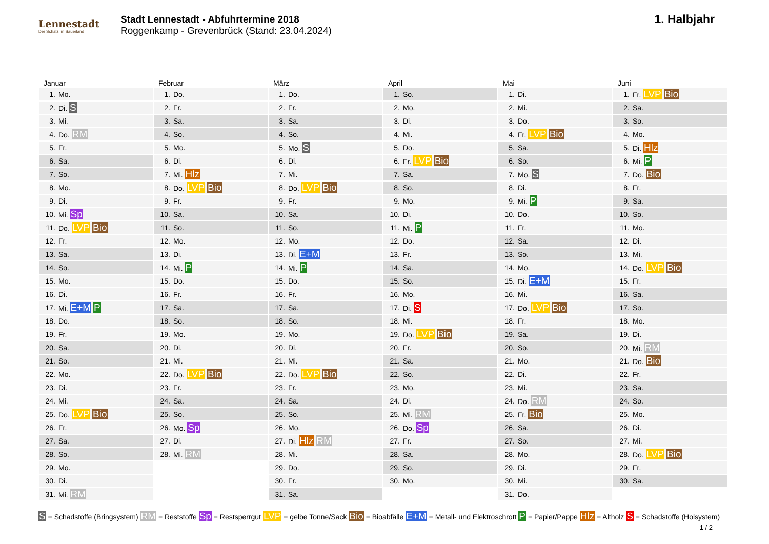Lennestadt
Der Schatz im Sauerland
Stadt Lennestadt - Abfuhrtermine 2018
Roggenkamp - Grevenbrück (Stand: 23.04.2024)
1. Halbjahr
Januar
| 1. | Mo. |
| 2. | Di. S |
| 3. | Mi. |
| 4. | Do. RM |
| 5. | Fr. |
| 6. | Sa. |
| 7. | So. |
| 8. | Mo. |
| 9. | Di. |
| 10. | Mi. Sp |
| 11. | Do. LVP Bio |
| 12. | Fr. |
| 13. | Sa. |
| 14. | So. |
| 15. | Mo. |
| 16. | Di. |
| 17. | Mi. E+M P |
| 18. | Do. |
| 19. | Fr. |
| 20. | Sa. |
| 21. | So. |
| 22. | Mo. |
| 23. | Di. |
| 24. | Mi. |
| 25. | Do. LVP Bio |
| 26. | Fr. |
| 27. | Sa. |
| 28. | So. |
| 29. | Mo. |
| 30. | Di. |
| 31. | Mi. RM |
Februar
| 1. | Do. |
| 2. | Fr. |
| 3. | Sa. |
| 4. | So. |
| 5. | Mo. |
| 6. | Di. |
| 7. | Mi. Hlz |
| 8. | Do. LVP Bio |
| 9. | Fr. |
| 10. | Sa. |
| 11. | So. |
| 12. | Mo. |
| 13. | Di. |
| 14. | Mi. P |
| 15. | Do. |
| 16. | Fr. |
| 17. | Sa. |
| 18. | So. |
| 19. | Mo. |
| 20. | Di. |
| 21. | Mi. |
| 22. | Do. LVP Bio |
| 23. | Fr. |
| 24. | Sa. |
| 25. | So. |
| 26. | Mo. Sp |
| 27. | Di. |
| 28. | Mi. RM |
März
| 1. | Do. |
| 2. | Fr. |
| 3. | Sa. |
| 4. | So. |
| 5. | Mo. S |
| 6. | Di. |
| 7. | Mi. |
| 8. | Do. LVP Bio |
| 9. | Fr. |
| 10. | Sa. |
| 11. | So. |
| 12. | Mo. |
| 13. | Di. E+M |
| 14. | Mi. P |
| 15. | Do. |
| 16. | Fr. |
| 17. | Sa. |
| 18. | So. |
| 19. | Mo. |
| 20. | Di. |
| 21. | Mi. |
| 22. | Do. LVP Bio |
| 23. | Fr. |
| 24. | Sa. |
| 25. | So. |
| 26. | Mo. |
| 27. | Di. Hlz RM |
| 28. | Mi. |
| 29. | Do. |
| 30. | Fr. |
| 31. | Sa. |
April
| 1. | So. |
| 2. | Mo. |
| 3. | Di. |
| 4. | Mi. |
| 5. | Do. |
| 6. | Fr. LVP Bio |
| 7. | Sa. |
| 8. | So. |
| 9. | Mo. |
| 10. | Di. |
| 11. | Mi. P |
| 12. | Do. |
| 13. | Fr. |
| 14. | Sa. |
| 15. | So. |
| 16. | Mo. |
| 17. | Di. S |
| 18. | Mi. |
| 19. | Do. LVP Bio |
| 20. | Fr. |
| 21. | Sa. |
| 22. | So. |
| 23. | Mo. |
| 24. | Di. |
| 25. | Mi. RM |
| 26. | Do. Sp |
| 27. | Fr. |
| 28. | Sa. |
| 29. | So. |
| 30. | Mo. |
Mai
| 1. | Di. |
| 2. | Mi. |
| 3. | Do. |
| 4. | Fr. LVP Bio |
| 5. | Sa. |
| 6. | So. |
| 7. | Mo. S |
| 8. | Di. |
| 9. | Mi. P |
| 10. | Do. |
| 11. | Fr. |
| 12. | Sa. |
| 13. | So. |
| 14. | Mo. |
| 15. | Di. E+M |
| 16. | Mi. |
| 17. | Do. LVP Bio |
| 18. | Fr. |
| 19. | Sa. |
| 20. | So. |
| 21. | Mo. |
| 22. | Di. |
| 23. | Mi. |
| 24. | Do. RM |
| 25. | Fr. Bio |
| 26. | Sa. |
| 27. | So. |
| 28. | Mo. |
| 29. | Di. |
| 30. | Mi. |
| 31. | Do. |
Juni
| 1. | Fr. LVP Bio |
| 2. | Sa. |
| 3. | So. |
| 4. | Mo. |
| 5. | Di. Hlz |
| 6. | Mi. P |
| 7. | Do. Bio |
| 8. | Fr. |
| 9. | Sa. |
| 10. | So. |
| 11. | Mo. |
| 12. | Di. |
| 13. | Mi. |
| 14. | Do. LVP Bio |
| 15. | Fr. |
| 16. | Sa. |
| 17. | So. |
| 18. | Mo. |
| 19. | Di. |
| 20. | Mi. RM |
| 21. | Do. Bio |
| 22. | Fr. |
| 23. | Sa. |
| 24. | So. |
| 25. | Mo. |
| 26. | Di. |
| 27. | Mi. |
| 28. | Do. LVP Bio |
| 29. | Fr. |
| 30. | Sa. |
S = Schadstoffe (Bringsystem) RM = Reststoffe Sp = Restsperrgut LVP = gelbe Tonne/Sack Bio = Bioabfälle E+M = Metall- und Elektroschrott P = Papier/Pappe Hlz = Altholz S = Schadstoffe (Holsystem)
1 / 2